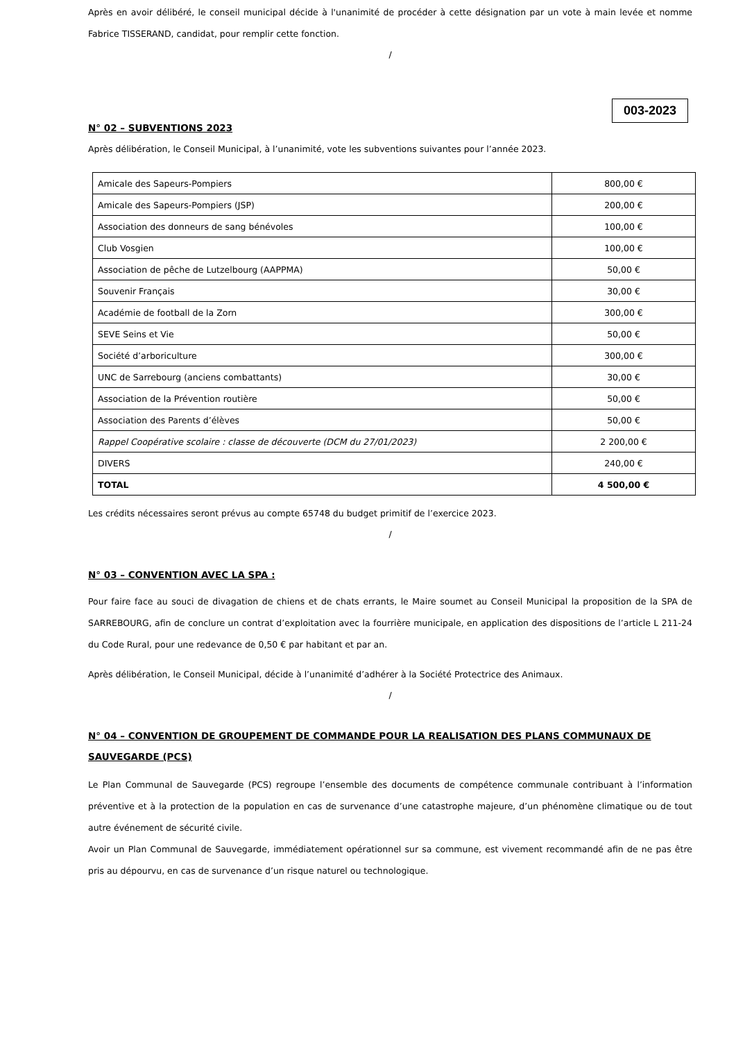Après en avoir délibéré, le conseil municipal décide à l'unanimité de procéder à cette désignation par un vote à main levée et nomme Fabrice TISSERAND, candidat, pour remplir cette fonction.
/
003-2023
N° 02 – SUBVENTIONS 2023
Après délibération, le Conseil Municipal, à l’unanimité, vote les subventions suivantes pour l’année 2023.
| Amicale des Sapeurs-Pompiers | 800,00 € |
| Amicale des Sapeurs-Pompiers (JSP) | 200,00 € |
| Association des donneurs de sang bénévoles | 100,00 € |
| Club Vosgien | 100,00 € |
| Association de pêche de Lutzelbourg (AAPPMA) | 50,00 € |
| Souvenir Français | 30,00 € |
| Académie de football de la Zorn | 300,00 € |
| SEVE Seins et Vie | 50,00 € |
| Société d’arboriculture | 300,00 € |
| UNC de Sarrebourg (anciens combattants) | 30,00 € |
| Association de la Prévention routière | 50,00 € |
| Association des Parents d’élèves | 50,00 € |
| Rappel Coopérative scolaire : classe de découverte (DCM du 27/01/2023) | 2 200,00 € |
| DIVERS | 240,00 € |
| TOTAL | 4 500,00 € |
Les crédits nécessaires seront prévus au compte 65748 du budget primitif de l’exercice 2023.
/
N° 03 – CONVENTION AVEC LA SPA :
Pour faire face au souci de divagation de chiens et de chats errants, le Maire soumet au Conseil Municipal la proposition de la SPA de SARREBOURG, afin de conclure un contrat d’exploitation avec la fourrière municipale, en application des dispositions de l’article L 211-24 du Code Rural, pour une redevance de 0,50 € par habitant et par an.
Après délibération, le Conseil Municipal, décide à l’unanimité d’adhérer à la Société Protectrice des Animaux.
/
N° 04 – CONVENTION DE GROUPEMENT DE COMMANDE POUR LA REALISATION DES PLANS COMMUNAUX DE SAUVEGARDE (PCS)
Le Plan Communal de Sauvegarde (PCS) regroupe l’ensemble des documents de compétence communale contribuant à l’information préventive et à la protection de la population en cas de survenance d’une catastrophe majeure, d’un phénomène climatique ou de tout autre événement de sécurité civile.
Avoir un Plan Communal de Sauvegarde, immédiatement opérationnel sur sa commune, est vivement recommandé afin de ne pas être pris au dépourvu, en cas de survenance d’un risque naturel ou technologique.